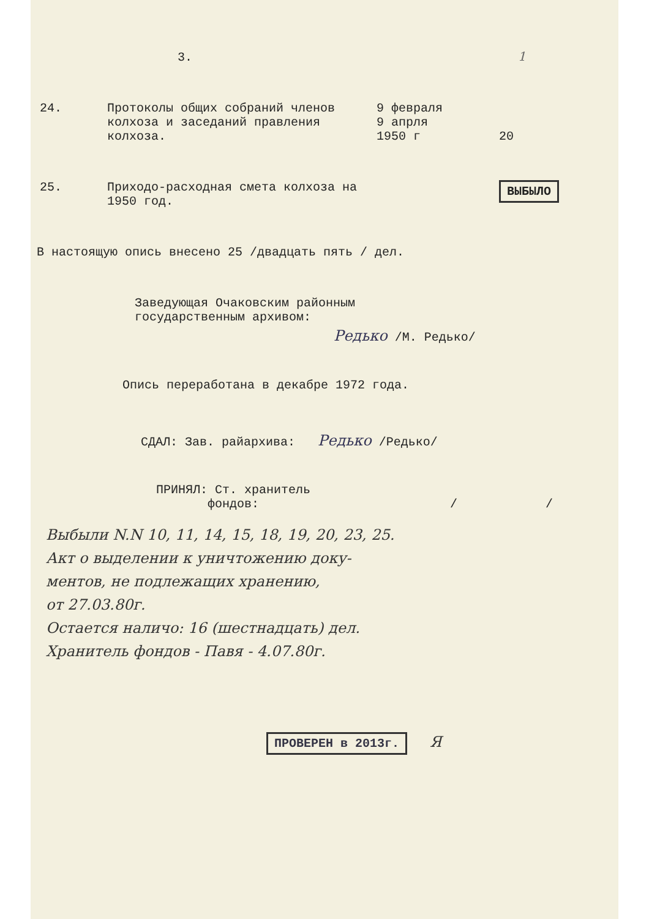3. 1
24. Протоколы общих собраний членов колхоза и заседаний правления колхоза.
9 февраля
9 апрля
1950 г
20
25. Приходо-расходная смета колхоза на 1950 год.
ВЫБЫЛО
В настоящую опись внесено 25 /двадцать пять / дел.
Заведующая Очаковским районным
государственным архивом:
Редько /М. Редько/
Опись переработана в декабре 1972 года.
СДАЛ: Зав. райархива: Редько /Редько/
ПРИНЯЛ: Ст. хранитель
фондов: / /
Выбыли N.N 10, 11, 14, 15, 18, 19, 20, 23, 25.
Акт о выделении к уничтожению доку-
ментов, не подлежащих хранению,
от 27.03.80г.
Остается наличо: 16 (шестнадцать) дел.
Хранитель фондов - Павя - 4.07.80г.
ПРОВЕРЕН в 2013г. Я